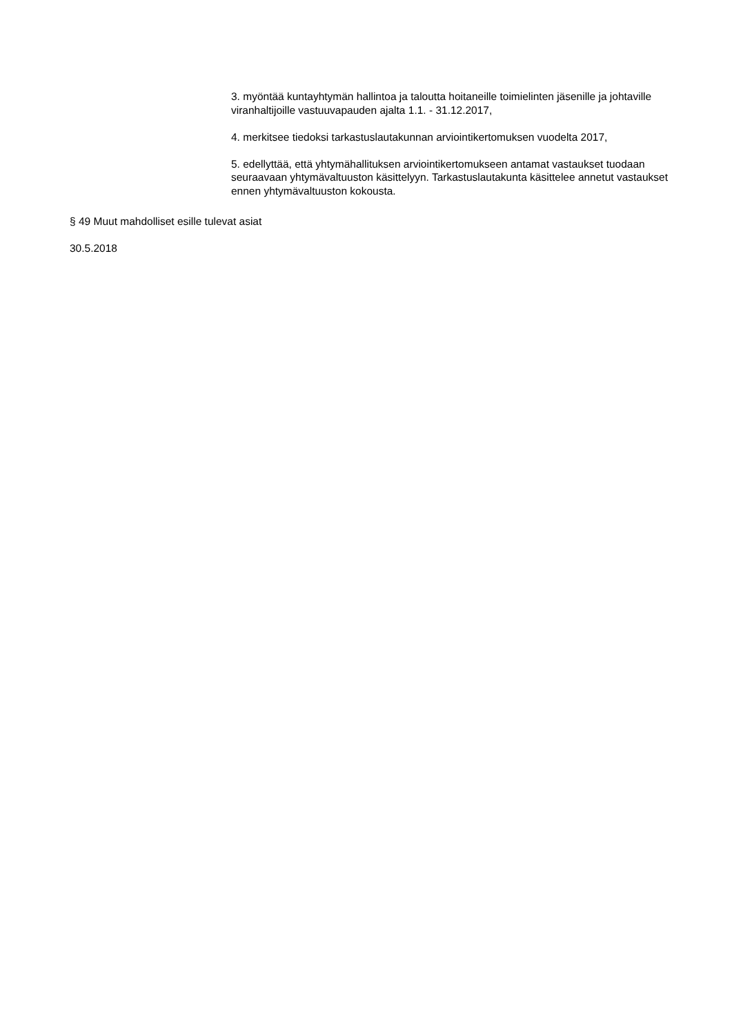3. myöntää kuntayhtymän hallintoa ja taloutta hoitaneille toimielinten jäsenille ja johtaville viranhaltijoille vastuuvapauden ajalta 1.1. - 31.12.2017,
4. merkitsee tiedoksi tarkastuslautakunnan arviointikertomuksen vuodelta 2017,
5. edellyttää, että yhtymähallituksen arviointikertomukseen antamat vastaukset tuodaan seuraavaan yhtymävaltuuston käsittelyyn. Tarkastuslautakunta käsittelee annetut vastaukset ennen yhtymävaltuuston kokousta.
§ 49 Muut mahdolliset esille tulevat asiat
30.5.2018